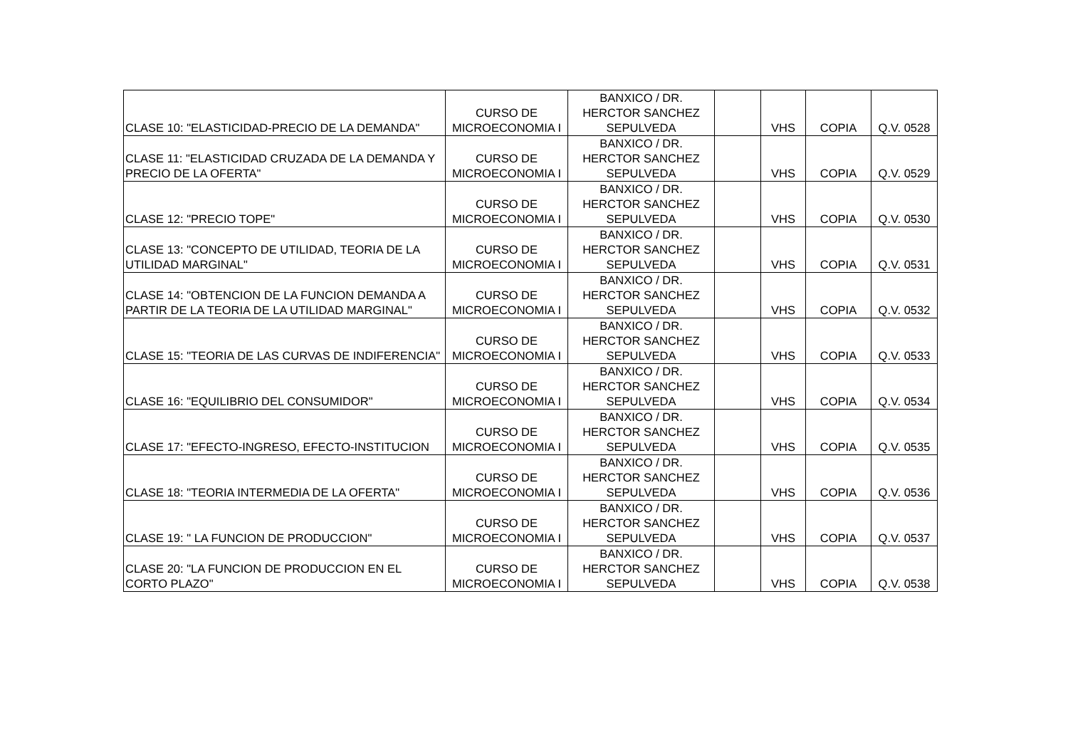| CLASE 10: "ELASTICIDAD-PRECIO DE LA DEMANDA" | CURSO DE MICROECONOMIA I | BANXICO / DR. HERCTOR SANCHEZ SEPULVEDA | | VHS | COPIA | Q.V. 0528 |
| CLASE 11: "ELASTICIDAD CRUZADA DE LA DEMANDA Y PRECIO DE LA OFERTA" | CURSO DE MICROECONOMIA I | BANXICO / DR. HERCTOR SANCHEZ SEPULVEDA | | VHS | COPIA | Q.V. 0529 |
| CLASE 12: "PRECIO TOPE" | CURSO DE MICROECONOMIA I | BANXICO / DR. HERCTOR SANCHEZ SEPULVEDA | | VHS | COPIA | Q.V. 0530 |
| CLASE 13: "CONCEPTO DE UTILIDAD, TEORIA DE LA UTILIDAD MARGINAL" | CURSO DE MICROECONOMIA I | BANXICO / DR. HERCTOR SANCHEZ SEPULVEDA | | VHS | COPIA | Q.V. 0531 |
| CLASE 14: "OBTENCION DE LA FUNCION DEMANDA A PARTIR DE LA TEORIA DE LA UTILIDAD MARGINAL" | CURSO DE MICROECONOMIA I | BANXICO / DR. HERCTOR SANCHEZ SEPULVEDA | | VHS | COPIA | Q.V. 0532 |
| CLASE 15: "TEORIA DE LAS CURVAS DE INDIFERENCIA" | CURSO DE MICROECONOMIA I | BANXICO / DR. HERCTOR SANCHEZ SEPULVEDA | | VHS | COPIA | Q.V. 0533 |
| CLASE 16: "EQUILIBRIO DEL CONSUMIDOR" | CURSO DE MICROECONOMIA I | BANXICO / DR. HERCTOR SANCHEZ SEPULVEDA | | VHS | COPIA | Q.V. 0534 |
| CLASE 17: "EFECTO-INGRESO, EFECTO-INSTITUCION | CURSO DE MICROECONOMIA I | BANXICO / DR. HERCTOR SANCHEZ SEPULVEDA | | VHS | COPIA | Q.V. 0535 |
| CLASE 18: "TEORIA INTERMEDIA DE LA OFERTA" | CURSO DE MICROECONOMIA I | BANXICO / DR. HERCTOR SANCHEZ SEPULVEDA | | VHS | COPIA | Q.V. 0536 |
| CLASE 19: " LA FUNCION DE PRODUCCION" | CURSO DE MICROECONOMIA I | BANXICO / DR. HERCTOR SANCHEZ SEPULVEDA | | VHS | COPIA | Q.V. 0537 |
| CLASE 20: "LA FUNCION DE PRODUCCION EN EL CORTO PLAZO" | CURSO DE MICROECONOMIA I | BANXICO / DR. HERCTOR SANCHEZ SEPULVEDA | | VHS | COPIA | Q.V. 0538 |